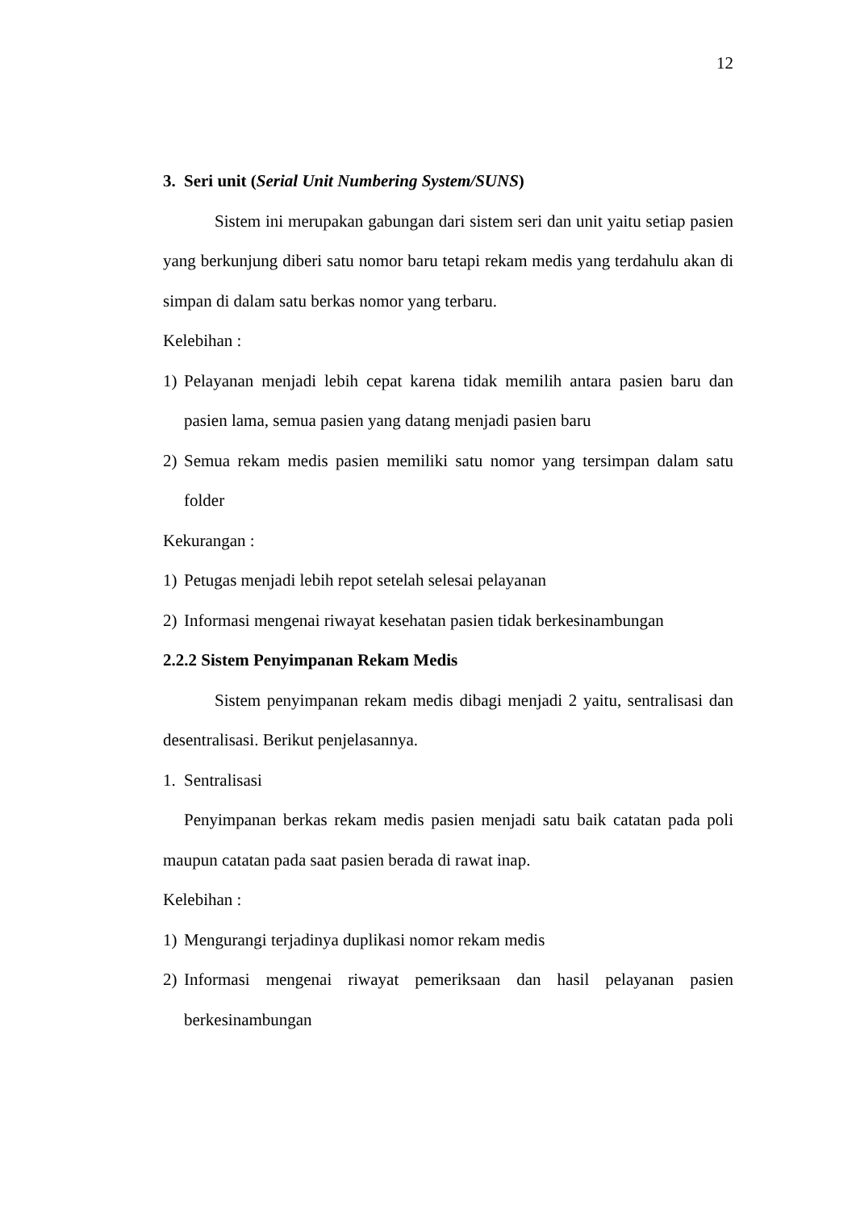12
3. Seri unit (Serial Unit Numbering System/SUNS)
Sistem ini merupakan gabungan dari sistem seri dan unit yaitu setiap pasien yang berkunjung diberi satu nomor baru tetapi rekam medis yang terdahulu akan di simpan di dalam satu berkas nomor yang terbaru.
Kelebihan :
1) Pelayanan menjadi lebih cepat karena tidak memilih antara pasien baru dan pasien lama, semua pasien yang datang menjadi pasien baru
2) Semua rekam medis pasien memiliki satu nomor yang tersimpan dalam satu folder
Kekurangan :
1) Petugas menjadi lebih repot setelah selesai pelayanan
2) Informasi mengenai riwayat kesehatan pasien tidak berkesinambungan
2.2.2 Sistem Penyimpanan Rekam Medis
Sistem penyimpanan rekam medis dibagi menjadi 2 yaitu, sentralisasi dan desentralisasi. Berikut penjelasannya.
1. Sentralisasi
Penyimpanan berkas rekam medis pasien menjadi satu baik catatan pada poli maupun catatan pada saat pasien berada di rawat inap.
Kelebihan :
1) Mengurangi terjadinya duplikasi nomor rekam medis
2) Informasi mengenai riwayat pemeriksaan dan hasil pelayanan pasien berkesinambungan